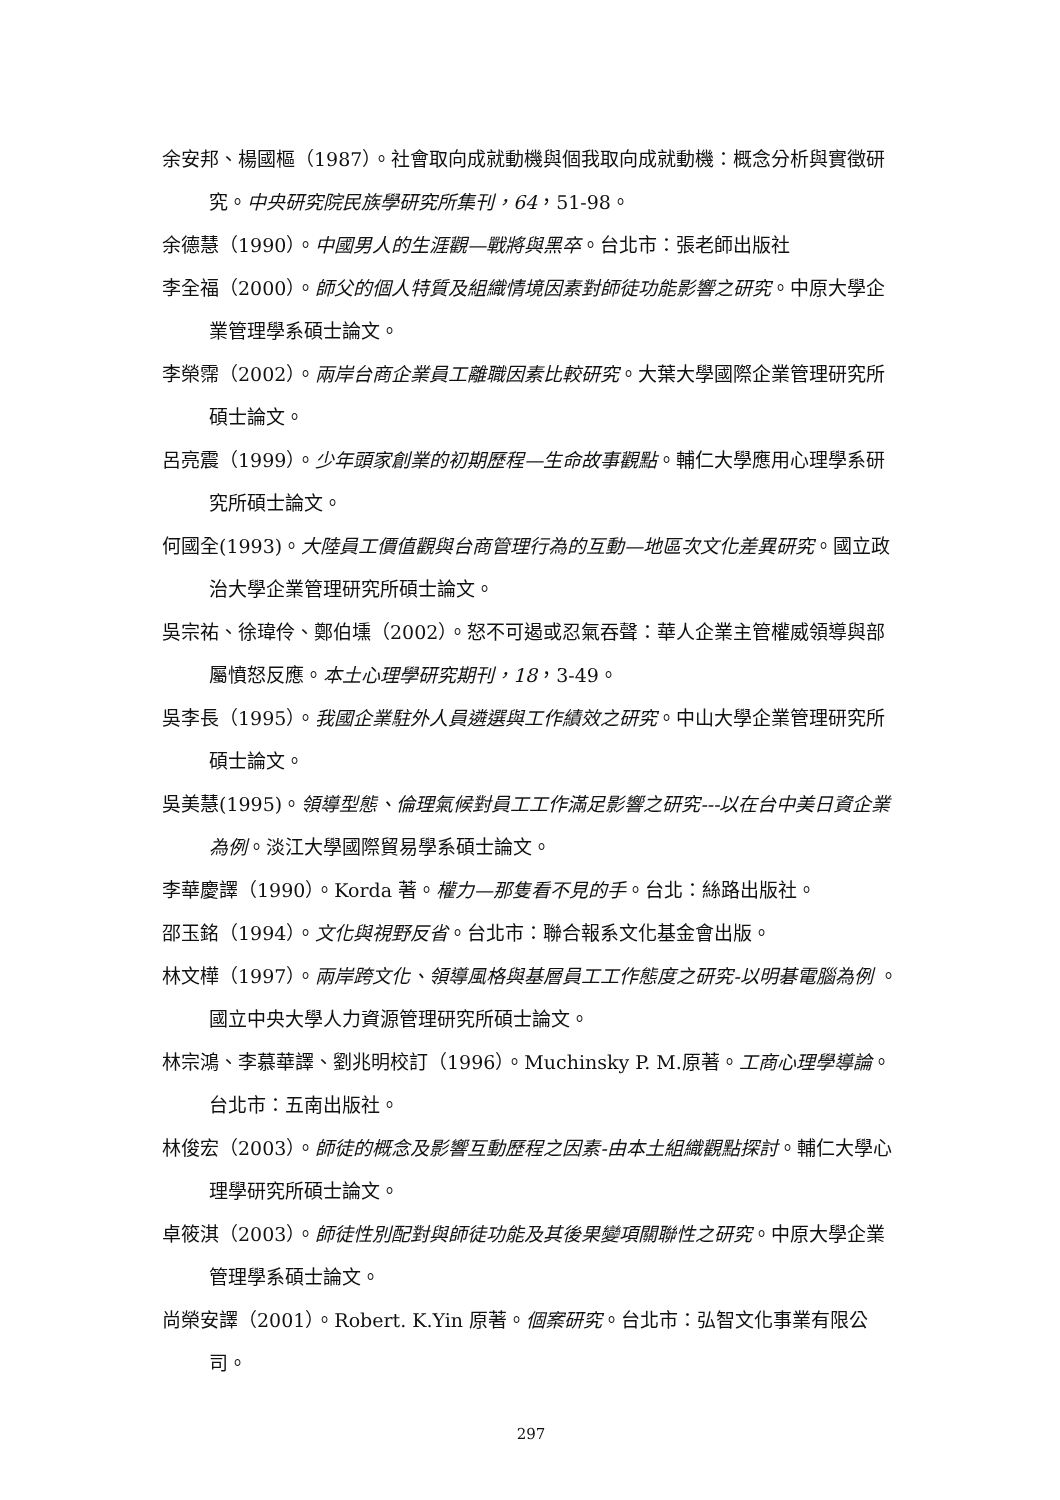余安邦、楊國樞（1987）。社會取向成就動機與個我取向成就動機：概念分析與實徵研究。中央研究院民族學研究所集刊，64，51-98。
余德慧（1990）。中國男人的生涯觀—戰將與黑卒。台北市：張老師出版社
李全福（2000）。師父的個人特質及組織情境因素對師徒功能影響之研究。中原大學企業管理學系碩士論文。
李榮霈（2002）。兩岸台商企業員工離職因素比較研究。大葉大學國際企業管理研究所碩士論文。
呂亮震（1999）。少年頭家創業的初期歷程—生命故事觀點。輔仁大學應用心理學系研究所碩士論文。
何國全(1993)。大陸員工價值觀與台商管理行為的互動—地區次文化差異研究。國立政治大學企業管理研究所碩士論文。
吳宗祐、徐瑋伶、鄭伯壎（2002）。怒不可遏或忍氣吞聲：華人企業主管權威領導與部屬憤怒反應。本土心理學研究期刊，18，3-49。
吳李長（1995）。我國企業駐外人員遴選與工作績效之研究。中山大學企業管理研究所碩士論文。
吳美慧(1995)。領導型態、倫理氣候對員工工作滿足影響之研究---以在台中美日資企業為例。淡江大學國際貿易學系碩士論文。
李華慶譯（1990）。Korda 著。權力—那隻看不見的手。台北：絲路出版社。
邵玉銘（1994）。文化與視野反省。台北市：聯合報系文化基金會出版。
林文樺（1997）。兩岸跨文化、領導風格與基層員工工作態度之研究-以明碁電腦為例 。國立中央大學人力資源管理研究所碩士論文。
林宗鴻、李慕華譯、劉兆明校訂（1996）。Muchinsky P. M.原著。工商心理學導論。台北市：五南出版社。
林俊宏（2003）。師徒的概念及影響互動歷程之因素-由本土組織觀點探討。輔仁大學心理學研究所碩士論文。
卓筱淇（2003）。師徒性別配對與師徒功能及其後果變項關聯性之研究。中原大學企業管理學系碩士論文。
尚榮安譯（2001）。Robert. K.Yin 原著。個案研究。台北市：弘智文化事業有限公司。
297